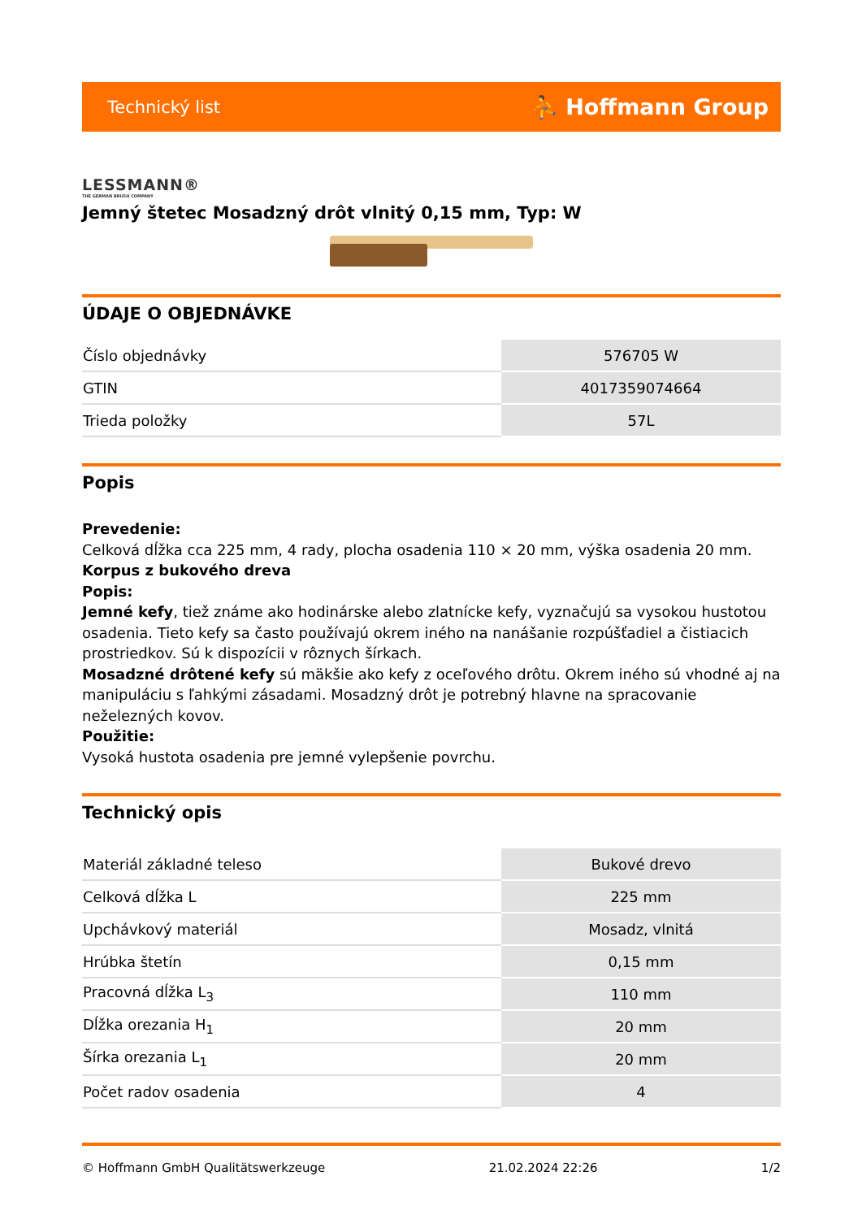Technický list ⛹ Hoffmann Group
LESSMANN®
THE GERMAN BRUSH COMPANY
Jemný štetec Mosadzný drôt vlnitý 0,15 mm, Typ: W
ÚDAJE O OBJEDNÁVKE
| Číslo objednávky | 576705 W |
| GTIN | 4017359074664 |
| Trieda položky | 57L |
Popis
Prevedenie:
Celková dĺžka cca 225 mm, 4 rady, plocha osadenia 110 × 20 mm, výška osadenia 20 mm. Korpus z bukového dreva
Popis:
Jemné kefy, tiež známe ako hodinárske alebo zlatnícke kefy, vyznačujú sa vysokou hustotou osadenia. Tieto kefy sa často používajú okrem iného na nanášanie rozpúšťadiel a čistiacich prostriedkov. Sú k dispozícii v rôznych šírkach.
Mosadzné drôtené kefy sú mäkšie ako kefy z oceľového drôtu. Okrem iného sú vhodné aj na manipuláciu s ľahkými zásadami. Mosadzný drôt je potrebný hlavne na spracovanie neželezných kovov.
Použitie:
Vysoká hustota osadenia pre jemné vylepšenie povrchu.
Technický opis
| Materiál základné teleso | Bukové drevo |
| Celková dĺžka L | 225 mm |
| Upchávkový materiál | Mosadz, vlnitá |
| Hrúbka štetín | 0,15 mm |
| Pracovná dĺžka L<sub>3</sub> | 110 mm |
| Dĺžka orezania H<sub>1</sub> | 20 mm |
| Šírka orezania L<sub>1</sub> | 20 mm |
| Počet radov osadenia | 4 |
© Hoffmann GmbH Qualitätswerkzeuge 21.02.2024 22:26 1/2